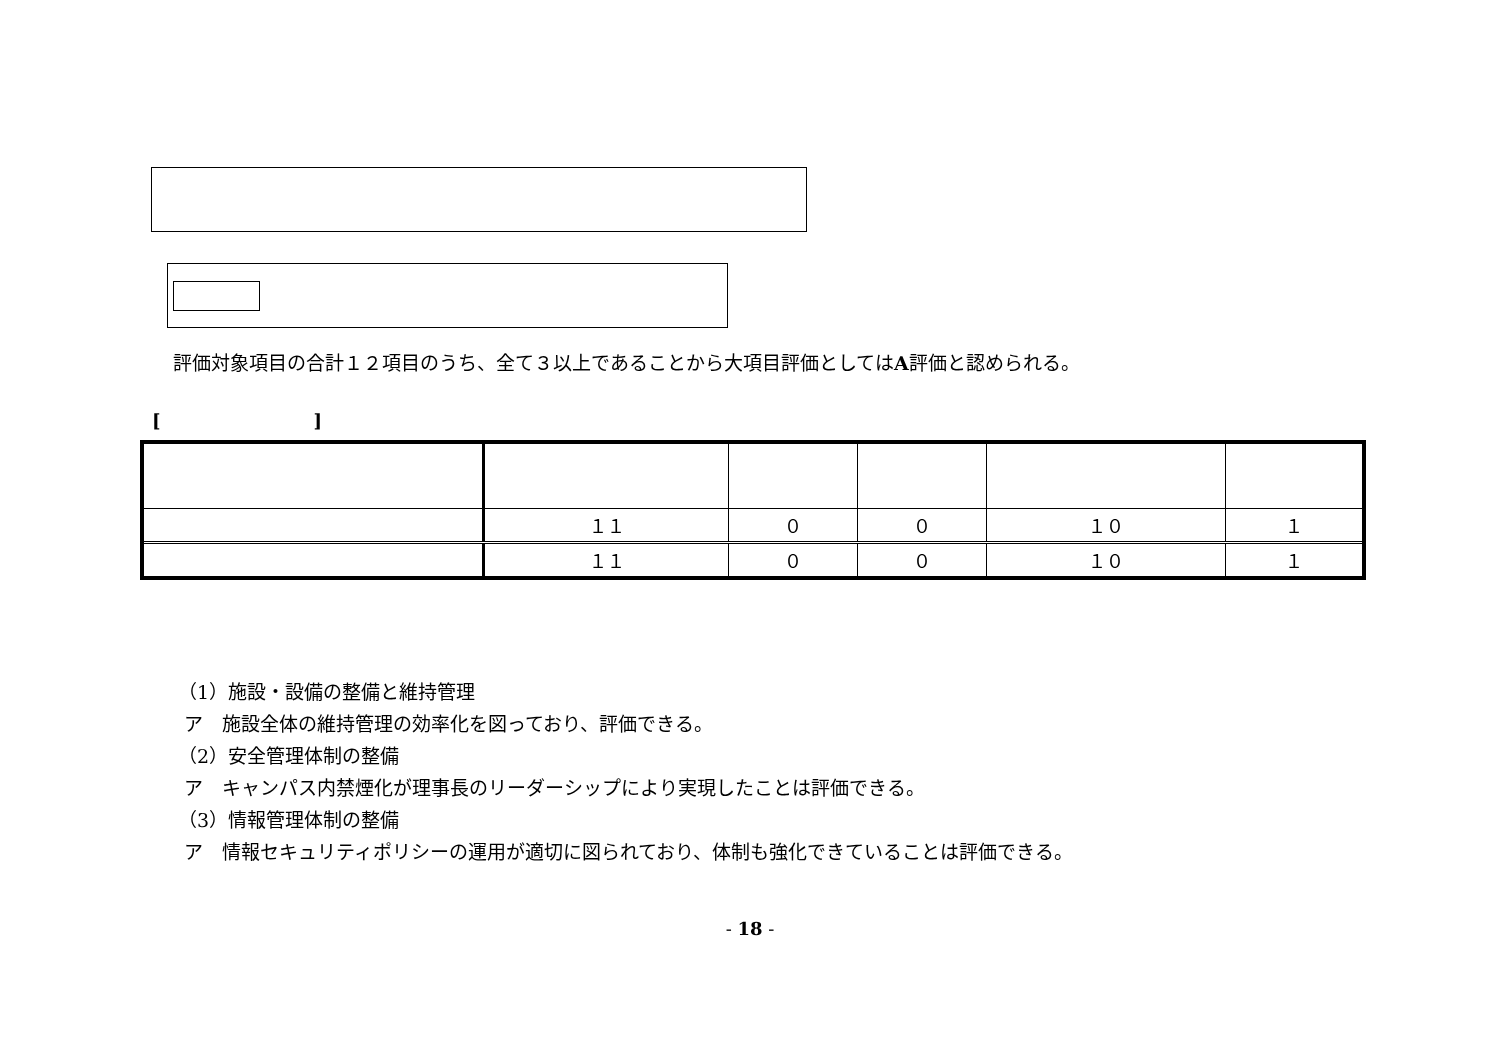評価対象項目の合計１２項目のうち、全て３以上であることから大項目評価としてはA評価と認められる。
[ ]
| | １１ | ０ | ０ | １０ | １ |
| | １１ | ０ | ０ | １０ | １ |
（1）施設・設備の整備と維持管理
ア　施設全体の維持管理の効率化を図っており、評価できる。
（2）安全管理体制の整備
ア　キャンパス内禁煙化が理事長のリーダーシップにより実現したことは評価できる。
（3）情報管理体制の整備
ア　情報セキュリティポリシーの運用が適切に図られており、体制も強化できていることは評価できる。
- 18 -